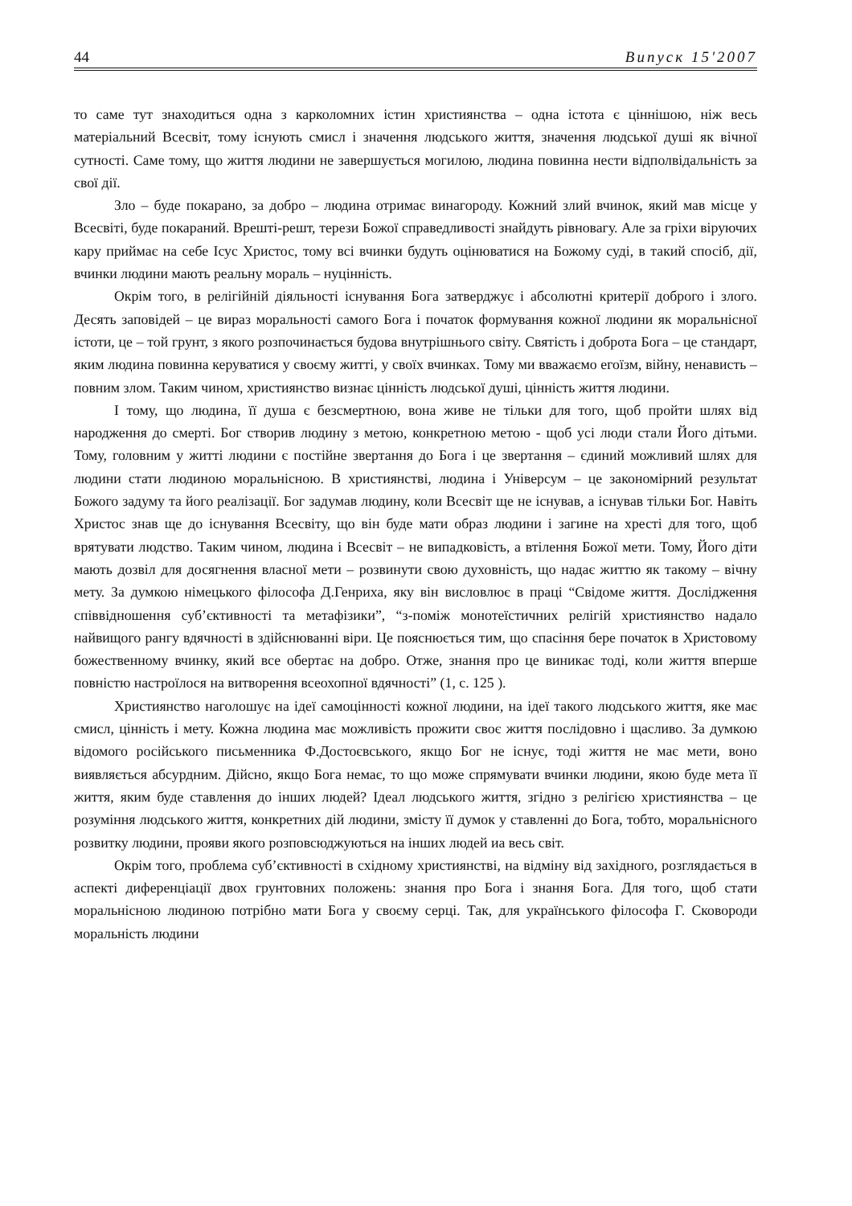44 Випуск 15'2007
то саме тут знаходиться одна з карколомних істин християнства – одна істота є ціннішою, ніж весь матеріальний Всесвіт, тому існують смисл і значення людського життя, значення людської душі як вічної сутності. Саме тому, що життя людини не завершується могилою, людина повинна нести відполвідальність за свої дії.
Зло – буде покарано, за добро – людина отримає винагороду. Кожний злий вчинок, який мав місце у Всесвіті, буде покараний. Врешті-решт, терези Божої справедливості знайдуть рівновагу. Але за гріхи віруючих кару приймає на себе Ісус Христос, тому всі вчинки будуть оцінюватися на Божому суді, в такий спосіб, дії, вчинки людини мають реальну мораль – нуцінність.
Окрім того, в релігійній діяльності існування Бога затверджує і абсолютні критерії доброго і злого. Десять заповідей – це вираз моральності самого Бога і початок формування кожної людини як моральнісної істоти, це – той грунт, з якого розпочинається будова внутрішнього світу. Святість і доброта Бога – це стандарт, яким людина повинна керуватися у своєму житті, у своїх вчинках. Тому ми вважаємо егоїзм, війну, ненависть – повним злом. Таким чином, християнство визнає цінність людської душі, цінність життя людини.
І тому, що людина, її душа є безсмертною, вона живе не тільки для того, щоб пройти шлях від народження до смерті. Бог створив людину з метою, конкретною метою - щоб усі люди стали Його дітьми. Тому, головним у житті людини є постійне звертання до Бога і це звертання – єдиний можливий шлях для людини стати людиною моральнісною. В християнстві, людина і Універсум – це закономірний результат Божого задуму та його реалізації. Бог задумав людину, коли Всесвіт ще не існував, а існував тільки Бог. Навіть Христос знав ще до існування Всесвіту, що він буде мати образ людини і загине на хресті для того, щоб врятувати людство. Таким чином, людина і Всесвіт – не випадковість, а втілення Божої мети. Тому, Його діти мають дозвіл для досягнення власної мети – розвинути свою духовність, що надає життю як такому – вічну мету. За думкою німецького філософа Д.Генриха, яку він висловлює в праці “Свідоме життя. Дослідження співвідношення суб’єктивності та метафізики”, “з-поміж монотеїстичних релігій християнство надало найвищого рангу вдячності в здійснюванні віри. Це пояснюється тим, що спасіння бере початок в Христовому божественному вчинку, який все обертає на добро. Отже, знання про це виникає тоді, коли життя вперше повністю настроїлося на витворення всеохопної вдячності” (1, с. 125 ).
Християнство наголошує на ідеї самоцінності кожної людини, на ідеї такого людського життя, яке має смисл, цінність і мету. Кожна людина має можливість прожити своє життя послідовно і щасливо. За думкою відомого російського письменника Ф.Достоєвського, якщо Бог не існує, тоді життя не має мети, воно виявляється абсурдним. Дійсно, якщо Бога немає, то що може спрямувати вчинки людини, якою буде мета її життя, яким буде ставлення до інших людей? Ідеал людського життя, згідно з релігією християнства – це розуміння людського життя, конкретних дій людини, змісту її думок у ставленні до Бога, тобто, моральнісного розвитку людини, прояви якого розповсюджуються на інших людей иа весь світ.
Окрім того, проблема суб’єктивності в східному християнстві, на відміну від західного, розглядається в аспекті диференціації двох грунтовних положень: знання про Бога і знання Бога. Для того, щоб стати моральнісною людиною потрібно мати Бога у своєму серці. Так, для українського філософа Г. Сковороди моральність людини